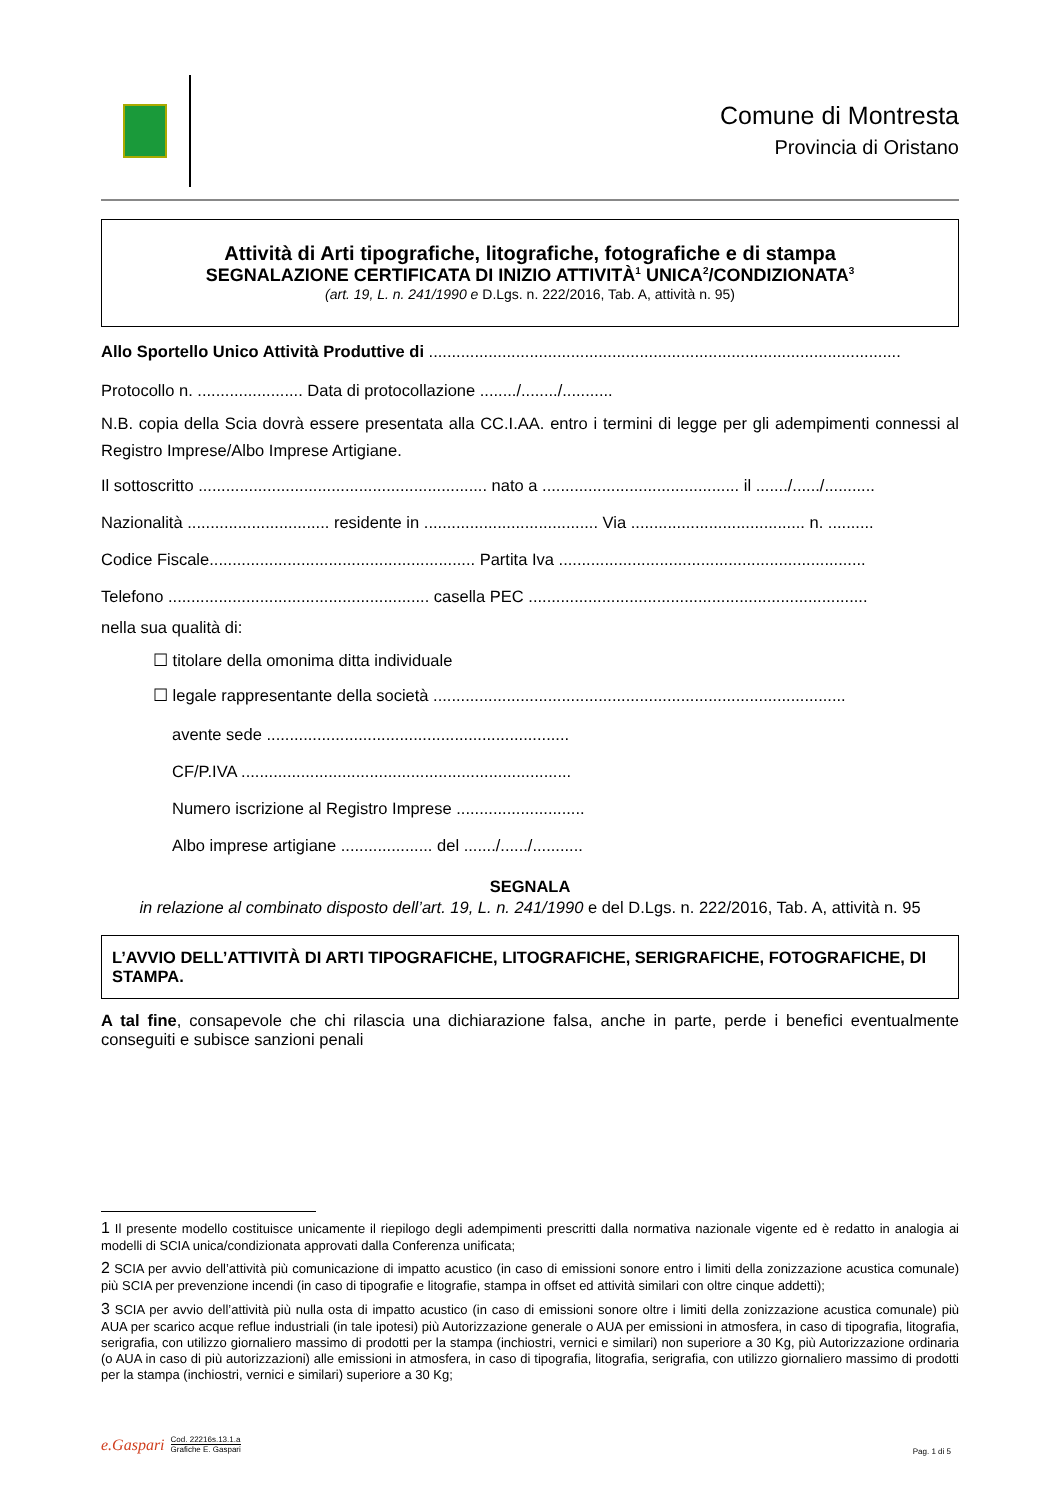Comune di Montresta
Provincia di Oristano
Attività di Arti tipografiche, litografiche, fotografiche e di stampa
SEGNALAZIONE CERTIFICATA DI INIZIO ATTIVITÀ<sup>1</sup> UNICA<sup>2</sup>/CONDIZIONATA<sup>3</sup>
(art. 19, L. n. 241/1990 e D.Lgs. n. 222/2016, Tab. A, attività n. 95)
Allo Sportello Unico Attività Produttive di .......................................................................................................
Protocollo n. ....................... Data di protocollazione ......../......../...........
N.B. copia della Scia dovrà essere presentata alla CC.I.AA. entro i termini di legge per gli adempimenti connessi al Registro Imprese/Albo Imprese Artigiane.
Il sottoscritto ............................................................... nato a ........................................... il ......./....../...........
Nazionalità ............................... residente in ...................................... Via ...................................... n. ..........
Codice Fiscale.......................................................... Partita Iva ...................................................................
Telefono ......................................................... casella PEC ..........................................................................
nella sua qualità di:
☐ titolare della omonima ditta individuale
☐ legale rappresentante della società ..........................................................................................
avente sede ..................................................................
CF/P.IVA ........................................................................
Numero iscrizione al Registro Imprese ............................
Albo imprese artigiane .................... del ......./....../...........
SEGNALA
in relazione al combinato disposto dell’art. 19, L. n. 241/1990 e del D.Lgs. n. 222/2016, Tab. A, attività n. 95
L’AVVIO DELL’ATTIVITÀ DI ARTI TIPOGRAFICHE, LITOGRAFICHE, SERIGRAFICHE, FOTOGRAFICHE, DI STAMPA.
A tal fine, consapevole che chi rilascia una dichiarazione falsa, anche in parte, perde i benefici eventualmente conseguiti e subisce sanzioni penali
1 Il presente modello costituisce unicamente il riepilogo degli adempimenti prescritti dalla normativa nazionale vigente ed è redatto in analogia ai modelli di SCIA unica/condizionata approvati dalla Conferenza unificata;
2 SCIA per avvio dell’attività più comunicazione di impatto acustico (in caso di emissioni sonore entro i limiti della zonizzazione acustica comunale) più SCIA per prevenzione incendi (in caso di tipografie e litografie, stampa in offset ed attività similari con oltre cinque addetti);
3 SCIA per avvio dell’attività più nulla osta di impatto acustico (in caso di emissioni sonore oltre i limiti della zonizzazione acustica comunale) più AUA per scarico acque reflue industriali (in tale ipotesi) più Autorizzazione generale o AUA per emissioni in atmosfera, in caso di tipografia, litografia, serigrafia, con utilizzo giornaliero massimo di prodotti per la stampa (inchiostri, vernici e similari) non superiore a 30 Kg, più Autorizzazione ordinaria (o AUA in caso di più autorizzazioni) alle emissioni in atmosfera, in caso di tipografia, litografia, serigrafia, con utilizzo giornaliero massimo di prodotti per la stampa (inchiostri, vernici e similari) superiore a 30 Kg;
e.Gaspari
Cod. 22216s.13.1.a
Grafiche E. Gaspari
Pag. 1 di 5